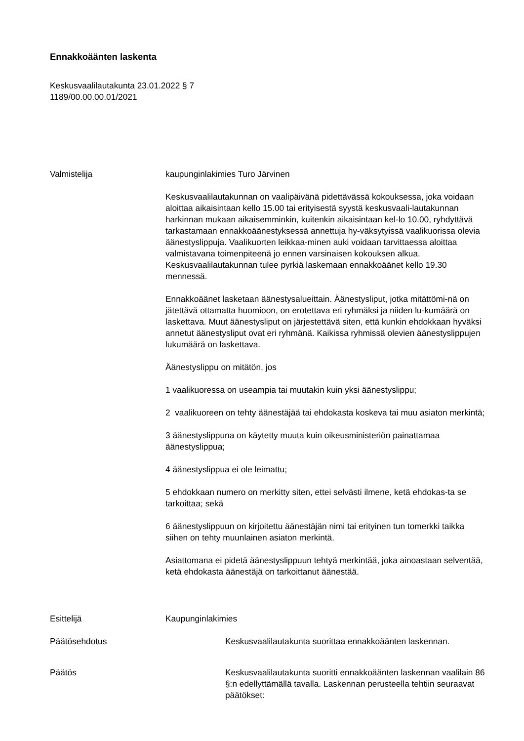Ennakkoäänten laskenta
Keskusvaalilautakunta 23.01.2022 § 7
1189/00.00.00.01/2021
Valmistelija kaupunginlakimies Turo Järvinen
Keskusvaalilautakunnan on vaalipäivänä pidettävässä kokouksessa, joka voidaan aloittaa aikaisintaan kello 15.00 tai erityisestä syystä keskusvaali-lautakunnan harkinnan mukaan aikaisemminkin, kuitenkin aikaisintaan kel-lo 10.00, ryhdyttävä tarkastamaan ennakkoäänestyksessä annettuja hy-väksytyissä vaalikuorissa olevia äänestyslippuja. Vaalikuorten leikkaa-minen auki voidaan tarvittaessa aloittaa valmistavana toimenpiteenä jo ennen varsinaisen kokouksen alkua. Keskusvaalilautakunnan tulee pyrkiä laskemaan ennakkoäänet kello 19.30 mennessä.
Ennakkoäänet lasketaan äänestysalueittain. Äänestysliput, jotka mitättömi-nä on jätettävä ottamatta huomioon, on erotettava eri ryhmäksi ja niiden lu-kumäärä on laskettava. Muut äänestysliput on järjestettävä siten, että kunkin ehdokkaan hyväksi annetut äänestysliput ovat eri ryhmänä. Kaikissa ryhmissä olevien äänestyslippujen lukumäärä on laskettava.
Äänestyslippu on mitätön, jos
1 vaalikuoressa on useampia tai muutakin kuin yksi äänestyslippu;
2 vaalikuoreen on tehty äänestäjää tai ehdokasta koskeva tai muu asiaton merkintä;
3 äänestyslippuna on käytetty muuta kuin oikeusministeriön painattamaa äänestyslippua;
4 äänestyslippua ei ole leimattu;
5 ehdokkaan numero on merkitty siten, ettei selvästi ilmene, ketä ehdokas-ta se tarkoittaa; sekä
6 äänestyslippuun on kirjoitettu äänestäjän nimi tai erityinen tun tomerkki taikka siihen on tehty muunlainen asiaton merkintä.
Asiattomana ei pidetä äänestyslippuun tehtyä merkintää, joka ainoastaan selventää, ketä ehdokasta äänestäjä on tarkoittanut äänestää.
Esittelijä Kaupunginlakimies
Päätösehdotus Keskusvaalilautakunta suorittaa ennakkoäänten laskennan.
Päätös Keskusvaalilautakunta suoritti ennakkoäänten laskennan vaalilain 86 §:n edellyttämällä tavalla. Laskennan perusteella tehtiin seuraavat päätökset: